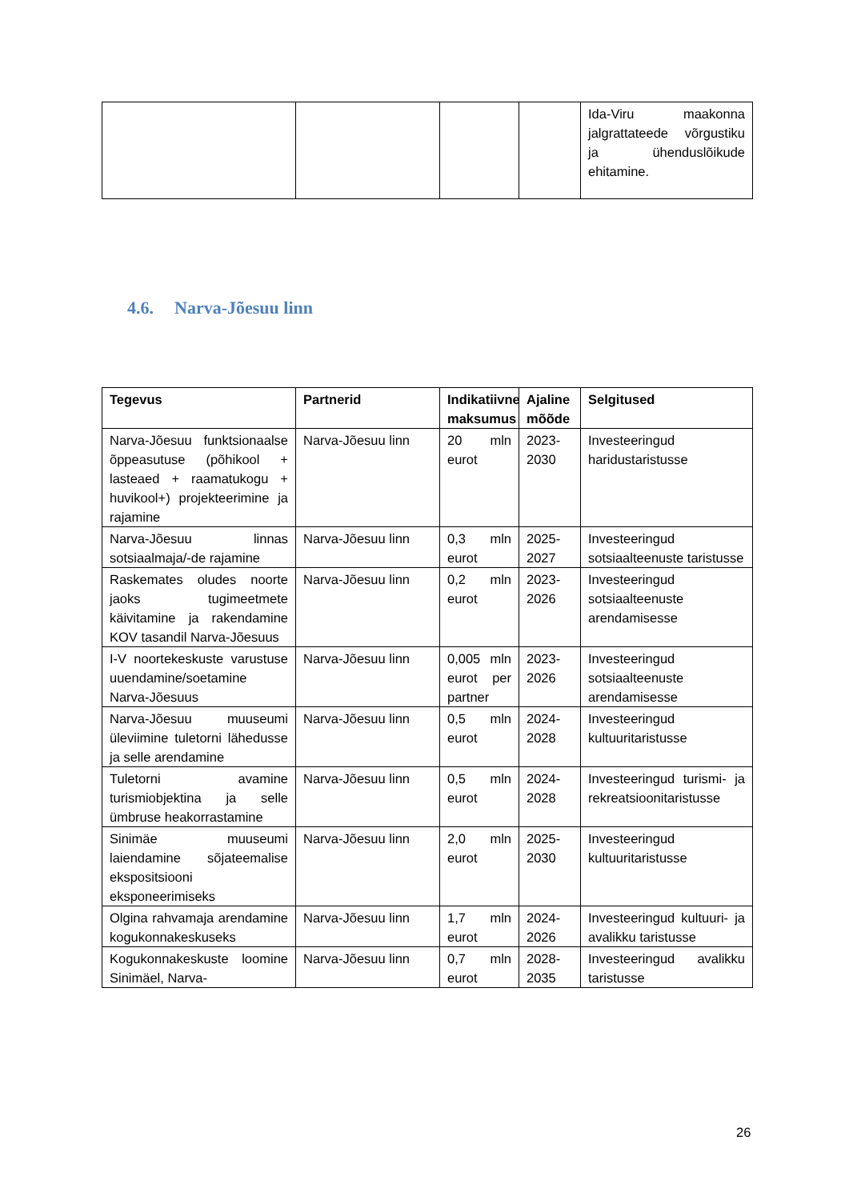| | | | | Ida-Viru maakonna jalgrattateede võrgustiku ja ühenduslõikude ehitamine. |
4.6. Narva-Jõesuu linn
| Tegevus | Partnerid | Indikatiivne maksumus | Ajaline mõõde | Selgitused |
| --- | --- | --- | --- | --- |
| Narva-Jõesuu funktsionaalse õppeasutuse (põhikool + lasteaed + raamatukogu + huvikool+) projekteerimine ja rajamine | Narva-Jõesuu linn | 20 mln eurot | 2023-2030 | Investeeringud haridustaristusse |
| Narva-Jõesuu linnas sotsiaalmaja/-de rajamine | Narva-Jõesuu linn | 0,3 mln eurot | 2025-2027 | Investeeringud sotsiaalteenuste taristusse |
| Raskemates oludes noorte jaoks tugimeetmete käivitamine ja rakendamine KOV tasandil Narva-Jõesuus | Narva-Jõesuu linn | 0,2 mln eurot | 2023-2026 | Investeeringud sotsiaalteenuste arendamisesse |
| I-V noortekeskuste varustuse uuendamine/soetamine Narva-Jõesuus | Narva-Jõesuu linn | 0,005 mln eurot per partner | 2023-2026 | Investeeringud sotsiaalteenuste arendamisesse |
| Narva-Jõesuu muuseumi üleviimine tuletorni lähedusse ja selle arendamine | Narva-Jõesuu linn | 0,5 mln eurot | 2024-2028 | Investeeringud kultuuritaristusse |
| Tuletorni avamine turismiobjektina ja selle ümbruse heakorrastamine | Narva-Jõesuu linn | 0,5 mln eurot | 2024-2028 | Investeeringud turismi- ja rekreatsioonitaristusse |
| Sinimäe muuseumi laiendamine sõjateemalise ekspositsiooni eksponeerimiseks | Narva-Jõesuu linn | 2,0 mln eurot | 2025-2030 | Investeeringud kultuuritaristusse |
| Olgina rahvamaja arendamine kogukonnakeskuseks | Narva-Jõesuu linn | 1,7 mln eurot | 2024-2026 | Investeeringud kultuuri- ja avalikku taristusse |
| Kogukonnakeskuste loomine Sinimäel, Narva- | Narva-Jõesuu linn | 0,7 mln eurot | 2028-2035 | Investeeringud avalikku taristusse |
26